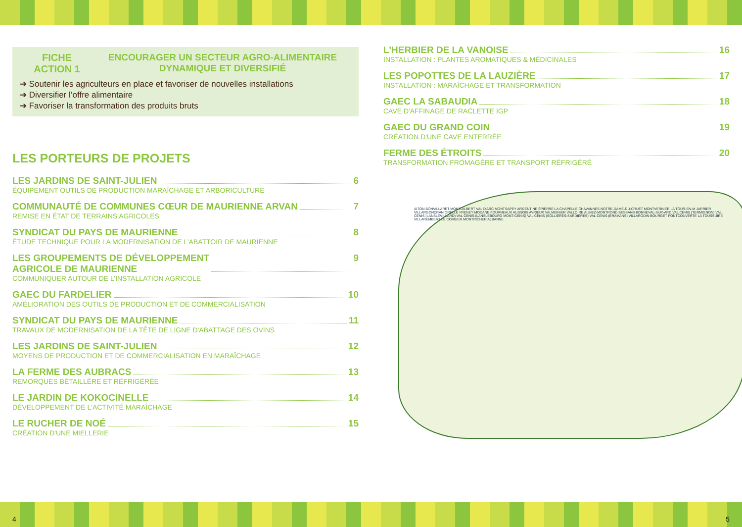FICHE
ACTION 1
ENCOURAGER UN SECTEUR AGRO-ALIMENTAIRE
DYNAMIQUE ET DIVERSIFIÉ
➔ Soutenir les agriculteurs en place et favoriser de nouvelles installations
➔ Diversifier l’offre alimentaire
➔ Favoriser la transformation des produits bruts
LES PORTEURS DE PROJETS
LES JARDINS DE SAINT-JULIEN 6
ÉQUIPEMENT OUTILS DE PRODUCTION MARAÎCHAGE ET ARBORICULTURE
COMMUNAUTÉ DE COMMUNES CŒUR DE MAURIENNE ARVAN 7
REMISE EN ÉTAT DE TERRAINS AGRICOLES
SYNDICAT DU PAYS DE MAURIENNE 8
ÉTUDE TECHNIQUE POUR LA MODERNISATION DE L’ABATTOIR DE MAURIENNE
LES GROUPEMENTS DE DÉVELOPPEMENT
AGRICOLE DE MAURIENNE 9
COMMUNIQUER AUTOUR DE L’INSTALLATION AGRICOLE
GAEC DU FARDELIER 10
AMÉLIORATION DES OUTILS DE PRODUCTION ET DE COMMERCIALISATION
SYNDICAT DU PAYS DE MAURIENNE 11
TRAVAUX DE MODERNISATION DE LA TÊTE DE LIGNE D'ABATTAGE DES OVINS
LES JARDINS DE SAINT-JULIEN 12
MOYENS DE PRODUCTION ET DE COMMERCIALISATION EN MARAÎCHAGE
LA FERME DES AUBRACS 13
REMORQUES BÉTAILLÈRE ET RÉFRIGÉRÉE
LE JARDIN DE KOKOCINELLE 14
DÉVELOPPEMENT DE L'ACTIVITÉ MARAÎCHAGE
LE RUCHER DE NOÉ 15
CRÉATION D'UNE MIELLERIE
L'HERBIER DE LA VANOISE 16
INSTALLATION : PLANTES AROMATIQUES & MÉDICINALES
LES POPOTTES DE LA LAUZIÈRE 17
INSTALLATION : MARAÎCHAGE ET TRANSFORMATION
GAEC LA SABAUDIA 18
CAVE D'AFFINAGE DE RACLETTE IGP
GAEC DU GRAND COIN 19
CRÉATION D'UNE CAVE ENTERRÉE
FERME DES ÉTROITS 20
TRANSFORMATION FROMAGÈRE ET TRANSPORT RÉFRIGÉRÉ
AITON BONVILLARET MONTGILBERT VAL D'ARC MONTSAPEY ARGENTINE ÉPIERRE LA CHAPELLE CHAVANNES NOTRE-DAME-DU-CRUET MONTVERNIER LA TOUR-EN-M JARRIER VILLARGONDRAN ORELLE FRENEY MODANE FOURNEAUX AUSSOIS AVRIEUX VALMEINIER VALLOIRE ALBIEZ-MONTROND BESSANS BONNEVAL-SUR-ARC VAL CENIS (TERMIGNON) VAL CENIS (LANSLEVILLARD) VAL CENIS (LANSLEBOURG MONT-CENIS) VAL CENIS (SOLLIÈRES-SARDIÈRES) VAL CENIS (BRAMANS) VILLARODIN BOURGET FONTCOUVERTE LA TOUSSUIRE VILLAREMBERT LE CORBIER MONTRICHER ALBANNE
4 5